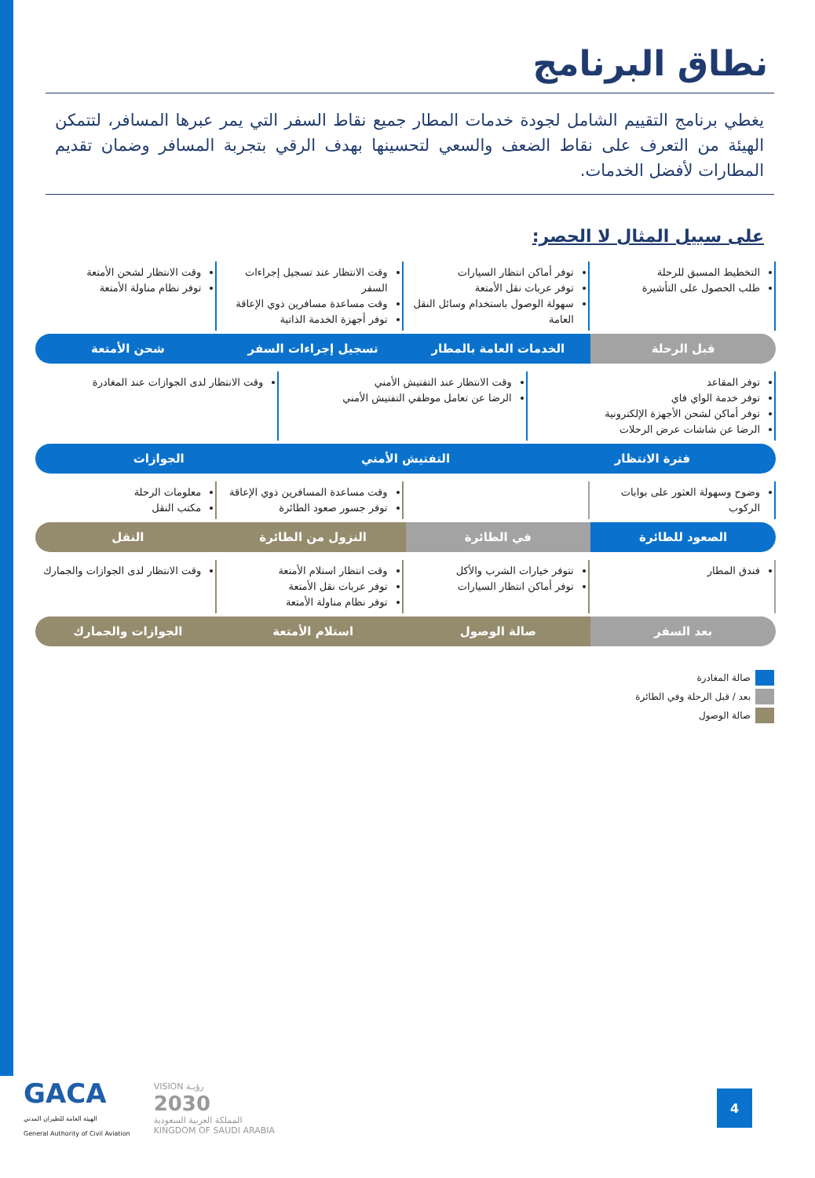نطاق البرنامج
يغطي برنامج التقييم الشامل لجودة خدمات المطار جميع نقاط السفر التي يمر عبرها المسافر، لتتمكن الهيئة من التعرف على نقاط الضعف والسعي لتحسينها بهدف الرقي بتجربة المسافر وضمان تقديم المطارات لأفضل الخدمات.
على سبيل المثال لا الحصر:
التخطيط المسبق للرحلة
طلب الحصول على التأشيرة
توفر أماكن انتظار السيارات
توفر عربات نقل الأمتعة
سهولة الوصول باستخدام وسائل النقل العامة
وقت الانتظار عند تسجيل إجراءات السفر
وقت مساعدة مسافرين ذوي الإعاقة
توفر أجهزة الخدمة الذاتية
وقت الانتظار لشحن الأمتعة
توفر نظام مناولة الأمتعة
قبل الرحلة الخدمات العامة بالمطار تسجيل إجراءات السفر شحن الأمتعة
توفر المقاعد
توفر خدمة الواي فاي
توفر أماكن لشحن الأجهزة الإلكترونية
الرضا عن شاشات عرض الرحلات
وقت الانتظار عند التفتيش الأمني
الرضا عن تعامل موظفي التفتيش الأمني
وقت الانتظار لدى الجوازات عند المغادرة
فترة الانتظار التفتيش الأمني الجوازات
وضوح وسهولة العثور على بوابات الركوب
وقت مساعدة المسافرين ذوي الإعاقة
توفر جسور صعود الطائرة
معلومات الرحلة
مكتب النقل
الصعود للطائرة في الطائرة النزول من الطائرة النقل
فندق المطار تتوفر خيارات الشرب والأكل
توفر أماكن انتظار السيارات
وقت انتظار استلام الأمتعة
توفر عربات نقل الأمتعة
توفر نظام مناولة الأمتعة
وقت الانتظار لدى الجوازات والجمارك
بعد السفر صالة الوصول استلام الأمتعة الجوازات والجمارك
صالة المغادرة
بعد / قبل الرحلة وفي الطائرة
صالة الوصول
GACA
الهيئة العامة للطيران المدني
General Authority of Civil Aviation
VISION رؤيـة
2030
المملكة العربية السعودية
KINGDOM OF SAUDI ARABIA
4